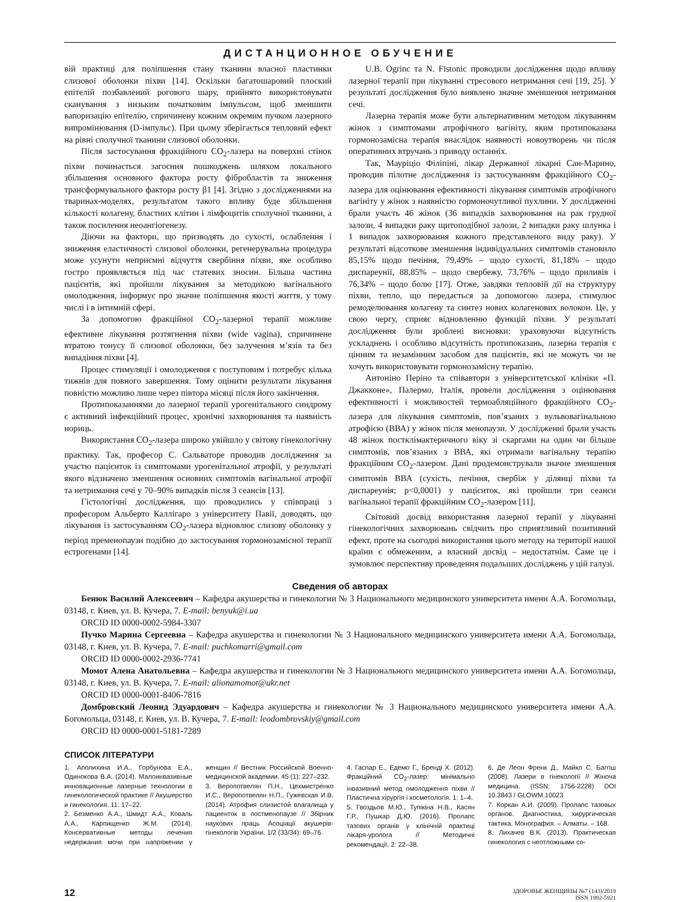ДИСТАНЦИОННОЕ ОБУЧЕНИЕ
вій практиці для поліпшення стану тканини власної пластинки слизової оболонки піхви [14]. Оскільки багатошаровий плоский епітелій позбавлений рогового шару, прийнято використовувати сканування з низьким початковим імпульсом, щоб зменшити вапоризацію епітелію, спричинену кожним окремим пучком лазерного випромінювання (D-імпульс). При цьому зберігається тепловий ефект на рівні сполучної тканини слизової оболонки.
Після застосування фракційного CO<sub>2</sub>-лазера на поверхні стінок піхви починається загоєння пошкоджень шляхом локального збільшення основного фактора росту фібробластів та зниження трансформувального фактора росту β1 [4]. Згідно з дослідженнями на тваринах-моделях, результатом такого впливу буде збільшення кількості колагену, бластних клітин і лімфоцитів сполучної тканини, а також посилення неоангіогенезу.
Діючи на фактори, що призводять до сухості, ослаблення і зниження еластичності слизової оболонки, регенерувальна процедура може усунути неприємні відчуття свербіння піхви, яке особливо гостро проявляється під час статевих зносин. Більша частина пацієнтів, які пройшли лікування за методикою вагінального омолодження, інформує про значне поліпшення якості життя, у тому числі і в інтимній сфері.
За допомогою фракційної CO<sub>2</sub>-лазерної терапії можливе ефективне лікування розтягнення піхви (wide vagina), спричинене втратою тонусу її слизової оболонки, без залучення м’язів та без випадіння піхви [4].
Процес стимуляції і омолодження є поступовим і потребує кілька тижнів для повного завершення. Тому оцінити результати лікування повністю можливо лише через півтора місяці після його закінчення.
Протипоказаннями до лазерної терапії урогенітального синдрому є активний інфекційний процес, хронічні захворювання та наявність нориць.
Використання CO<sub>2</sub>-лазера широко увійшло у світову гінекологічну практику. Так, професор С. Сальваторе проводив дослідження за участю пацієнток із симптомами урогенітальної атрофії, у результаті якого відзначено зменшення основних симптомів вагінальної атрофії та нетримання сечі у 70–90% випадків після 3 сеансів [13].
Гістологічні дослідження, що проводились у співпраці з професором Альберто Каллігаро з університету Павії, доводять, що лікування із застосуванням CO<sub>2</sub>-лазера відновлює слизову оболонку у період пременопаузи подібно до застосування гормонозамісної терапії естрогенами [14].
U.B. Ogrinc та N. Fistonic проводили дослідження щодо впливу лазерної терапії при лікуванні стресового нетримання сечі [19, 25]. У результаті дослідження було виявлено значне зменшення нетримання сечі.
Лазерна терапія може бути альтернативним методом лікуванням жінок з симптомами атрофічного вагініту, яким протипоказана гормонозамісна терапія внаслідок наявності новоутворень чи після оперативних втручань з приводу останніх.
Так, Мауріціо Філіпіні, лікар Державної лікарні Сан-Марино, проводив пілотне дослідження із застосуванням фракційного CO<sub>2</sub>-лазера для оцінювання ефективності лікування симптомів атрофічного вагініту у жінок з наявністю гормоночутливої пухлини. У дослідженні брали участь 46 жінок (36 випадків захворювання на рак грудної залози, 4 випадки раку щитоподібної залози, 2 випадки раку шлунка і 1 випадок захворювання кожного представленого виду раку). У результаті відсоткове зменшення індивідуальних симптомів становило 85,15% щодо печіння, 79,49% – щодо сухості, 81,18% – щодо диспареунії, 88,85% – щодо свербежу, 73,76% – щодо приливів і 76,34% – щодо болю [17]. Отже, завдяки тепловій дії на структуру піхви, тепло, що передається за допомогою лазера, стимулює ремоделювання колагену та синтез нових колагенових волокон. Це, у свою чергу, сприяє відновленню функцій піхви. У результаті дослідження були зроблені висновки: ураховуючи відсутність ускладнень і особливо відсутність протипоказань, лазерна терапія є цінним та незамінним засобом для пацієнтів, які не можуть чи не хочуть використовувати гормонозамісну терапію.
Антоніно Періно та співавтори з університетської клініки «П. Джакконе», Палермо, Італія, провели дослідження з оцінювання ефективності і можливостей термоабляційного фракційного CO<sub>2</sub>-лазера для лікування симптомів, пов’язаних з вульвовагінальною атрофією (ВВА) у жінок після менопаузи. У дослідженні брали участь 48 жінок постклімактеричного віку зі скаргами на один чи більше симптомів, пов’язаних з ВВА, які отримали вагінальну терапію фракційним CO<sub>2</sub>-лазером. Дані продемонстрували значне зменшення симптомів ВВА (сухість, печіння, свербіж у ділянці піхви та диспареунія; p<0,0001) у пацієнток, які пройшли три сеанси вагінальної терапії фракційним CO<sub>2</sub>-лазером [11].
Світовий досвід використання лазерної терапії у лікуванні гінекологічних захворювань свідчить про сприятливий позитивний ефект, проте на сьогодні використання цього методу на території нашої країни є обмеженим, а власний досвід – недостатнім. Саме це і зумовлює перспективу проведення подальших досліджень у цій галузі.
Сведения об авторах
Бенюк Василий Алексеевич – Кафедра акушерства и гинекологии № 3 Национального медицинского университета имени А.А. Богомольца, 03148, г. Киев, ул. В. Кучера, 7. E-mail: benyuk@i.ua
ORCID ID 0000-0002-5984-3307
Пучко Марина Сергеевна – Кафедра акушерства и гинекологии № 3 Национального медицинского университета имени А.А. Богомольца, 03148, г. Киев, ул. В. Кучера, 7. E-mail: puchkomarri@gmail.com
ORCID ID 0000-0002-2936-7741
Момот Алена Анатольевна – Кафедра акушерства и гинекологии № 3 Национального медицинского университета имени А.А. Богомольца, 03148, г. Киев, ул. В. Кучера, 7. E-mail: alionamomot@ukr.net
ORCID ID 0000-0001-8406-7816
Домбровский Леонид Эдуардович – Кафедра акушерства и гинекологии № 3 Национального медицинского университета имени А.А. Богомольца, 03148, г. Киев, ул. В. Кучера, 7. E-mail: leodombrovskiy@gmail.com
ORCID ID 0000-0001-5181-7289
СПИСОК ЛІТЕРАТУРИ
1. Аполихина И.А., Горбунова Е.А., Одинокова В.А. (2014). Малоинвазивные инновационные лазерные технологии в гинекологической практике // Акушерство и гинекология. 11: 17–22.
2. Безменко А.А., Шмидт А.А., Коваль А.А., Карпищенко Ж.М. (2014). Консервативные методы лечения недержания мочи при напряжении у женщин // Вестник Российской Военно-медицинской академии. 45 (1): 227–232.
3. Веропотвелян П.Н., Цехмистренко И.С., Веропотвелян Н.П., Гужевская И.В. (2014). Атрофия слизистой влагалища у пациенток в постменопаузе // Збірник наукових праць Асоціації акушерів-гінекологів України. 1/2 (33/34): 69–76.
4. Гаспар Е., Едемо Г., Бренді Х. (2012). Фракційний CO<sub>2</sub>-лазер: мінімально інвазивний метод омолодження піхви // Пластична хірургія і косметологія. 1: 1–4.
5. Гвоздьов М.Ю., Тупікіна Н.В., Касян Г.Р., Пушкар Д.Ю. (2016). Пролапс тазових органів у клінічній практиці лікаря-уролога // Методичні рекомендації. 2: 22–38.
6. Де Леон Френк Д., Майкл С. Баггіш (2008). Лазери в гінекології // Жіноча медицина. (ISSN: 1756-2228) DOI 10.3843 / GLOWM.10023
7. Коркан А.И. (2009). Пролапс тазовых органов. Диагностика, хирургическая тактика. Монография. – Алматы. – 168.
8. Лихачев В.К. (2013). Практическая гинекология с неотложными со-
12
ЗДОРОВЬЕ ЖЕНЩИНЫ №7 (143)/2019
ISSN 1992-5921